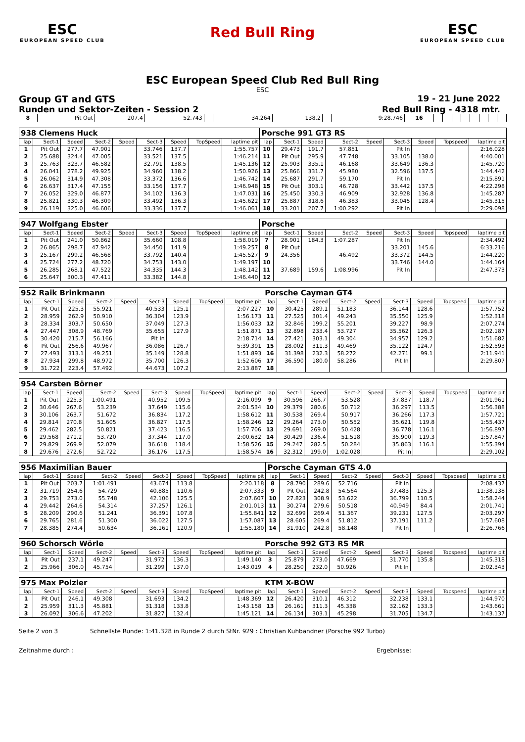ESC
EUROPEAN SPEED CLUB
Red Bull Ring ESC
EUROPEAN SPEED CLUB
ESC European Speed Club Red Bull Ring
ESC
Group GT and GTS 19 - 21 June 2022
Runden und Sektor-Zeiten - Session 2 Red Bull Ring - 4318 mtr.
| 8 | Pit Out | 207.4 | 52.743 | | 34.264 | 138.2 | | 9:28.746 | 16 | | | | | | | | |
| 938 Clemens Huck | | | | | | | | | Porsche 991 GT3 RS | | | | | | | | |
| lap | Sect-1 | Speed | Sect-2 | Speed | Sect-3 | Speed | TopSpeed | laptime pit | lap | Sect-1 | Speed | Sect-2 | Speed | Sect-3 | Speed | Topspeed | laptime pit |
| 1 | Pit Out | 277.7 | 47.901 | | 33.746 | 137.7 | | 1:55.757 | 10 | 29.473 | 191.7 | 57.851 | | Pit In | | | 2:16.028 |
| 2 | 25.688 | 324.4 | 47.005 | | 33.521 | 137.5 | | 1:46.214 | 11 | Pit Out | 295.9 | 47.748 | | 33.105 | 138.0 | | 4:40.001 |
| 3 | 25.763 | 323.7 | 46.582 | | 32.791 | 138.5 | | 1:45.136 | 12 | 25.903 | 335.1 | 46.168 | | 33.649 | 136.3 | | 1:45.720 |
| 4 | 26.041 | 278.2 | 49.925 | | 34.960 | 138.2 | | 1:50.926 | 13 | 25.866 | 331.7 | 45.980 | | 32.596 | 137.5 | | 1:44.442 |
| 5 | 26.062 | 314.9 | 47.308 | | 33.372 | 136.6 | | 1:46.742 | 14 | 25.687 | 291.7 | 59.170 | | Pit In | | | 2:15.891 |
| 6 | 26.637 | 317.4 | 47.155 | | 33.156 | 137.7 | | 1:46.948 | 15 | Pit Out | 303.1 | 46.728 | | 33.442 | 137.5 | | 4:22.298 |
| 7 | 26.052 | 329.0 | 46.877 | | 34.102 | 136.3 | | 1:47.031 | 16 | 25.450 | 330.3 | 46.909 | | 32.928 | 136.8 | | 1:45.287 |
| 8 | 25.821 | 330.3 | 46.309 | | 33.492 | 136.3 | | 1:45.622 | 17 | 25.887 | 318.6 | 46.383 | | 33.045 | 128.4 | | 1:45.315 |
| 9 | 26.119 | 325.0 | 46.606 | | 33.336 | 137.7 | | 1:46.061 | 18 | 33.201 | 207.7 | 1:00.292 | | Pit In | | | 2:29.098 |
| 947 Wolfgang Ebster | | | | | | | | | Porsche | | | | | | | | |
| lap | Sect-1 | Speed | Sect-2 | Speed | Sect-3 | Speed | TopSpeed | laptime pit | lap | Sect-1 | Speed | Sect-2 | Speed | Sect-3 | Speed | Topspeed | laptime pit |
| 1 | Pit Out | 241.0 | 50.862 | | 35.660 | 108.8 | | 1:58.019 | 7 | 28.901 | 184.3 | 1:07.287 | | Pit In | | | 2:34.492 |
| 2 | 26.865 | 298.7 | 47.942 | | 34.450 | 141.9 | | 1:49.257 | 8 | Pit Out | | | | 33.201 | 145.6 | | 6:33.216 |
| 3 | 25.167 | 299.2 | 46.568 | | 33.792 | 140.4 | | 1:45.527 | 9 | 24.356 | | 46.492 | | 33.372 | 144.5 | | 1:44.220 |
| 4 | 25.724 | 277.2 | 48.720 | | 34.753 | 143.0 | | 1:49.197 | 10 | | | | | 33.746 | 144.0 | | 1:44.164 |
| 5 | 26.285 | 268.1 | 47.522 | | 34.335 | 144.3 | | 1:48.142 | 11 | 37.689 | 159.6 | 1:08.996 | | Pit In | | | 2:47.373 |
| 6 | 25.647 | 300.3 | 47.411 | | 33.382 | 144.8 | | 1:46.440 | 12 | | | | | | | | |
| 952 Raik Brinkmann | | | | | | | | | Porsche Cayman GT4 | | | | | | | | |
| lap | Sect-1 | Speed | Sect-2 | Speed | Sect-3 | Speed | TopSpeed | laptime pit | lap | Sect-1 | Speed | Sect-2 | Speed | Sect-3 | Speed | Topspeed | laptime pit |
| 1 | Pit Out | 225.3 | 55.921 | | 40.533 | 125.1 | | 2:07.227 | 10 | 30.425 | 289.1 | 51.183 | | 36.144 | 128.6 | | 1:57.752 |
| 2 | 28.959 | 262.9 | 50.910 | | 36.304 | 123.9 | | 1:56.173 | 11 | 27.525 | 301.4 | 49.243 | | 35.550 | 125.9 | | 1:52.318 |
| 3 | 28.334 | 303.7 | 50.650 | | 37.049 | 127.3 | | 1:56.033 | 12 | 32.846 | 199.2 | 55.201 | | 39.227 | 98.9 | | 2:07.274 |
| 4 | 27.447 | 308.9 | 48.769 | | 35.655 | 127.9 | | 1:51.871 | 13 | 32.898 | 233.4 | 53.727 | | 35.562 | 126.3 | | 2:02.187 |
| 5 | 30.420 | 215.7 | 56.166 | | Pit In | | | 2:18.714 | 14 | 27.421 | 303.1 | 49.304 | | 34.957 | 129.2 | | 1:51.682 |
| 6 | Pit Out | 256.6 | 49.967 | | 36.086 | 126.7 | | 5:39.391 | 15 | 28.002 | 311.3 | 49.469 | | 35.122 | 124.7 | | 1:52.593 |
| 7 | 27.493 | 313.1 | 49.251 | | 35.149 | 128.8 | | 1:51.893 | 16 | 31.398 | 232.3 | 58.272 | | 42.271 | 99.1 | | 2:11.941 |
| 8 | 27.934 | 299.8 | 48.972 | | 35.700 | 126.3 | | 1:52.606 | 17 | 36.590 | 180.0 | 58.286 | | Pit In | | | 2:29.807 |
| 9 | 31.722 | 223.4 | 57.492 | | 44.673 | 107.2 | | 2:13.887 | 18 | | | | | | | | |
| 954 Carsten Börner | | | | | | | | | | | | | | | | | |
| lap | Sect-1 | Speed | Sect-2 | Speed | Sect-3 | Speed | TopSpeed | laptime pit | lap | Sect-1 | Speed | Sect-2 | Speed | Sect-3 | Speed | Topspeed | laptime pit |
| 1 | Pit Out | 225.3 | 1:00.491 | | 40.952 | 109.5 | | 2:16.099 | 9 | 30.596 | 266.7 | 53.528 | | 37.837 | 118.7 | | 2:01.961 |
| 2 | 30.646 | 267.6 | 53.239 | | 37.649 | 115.6 | | 2:01.534 | 10 | 29.379 | 280.6 | 50.712 | | 36.297 | 113.5 | | 1:56.388 |
| 3 | 30.106 | 263.7 | 51.672 | | 36.834 | 117.2 | | 1:58.612 | 11 | 30.538 | 269.4 | 50.917 | | 36.266 | 117.3 | | 1:57.721 |
| 4 | 29.814 | 270.8 | 51.605 | | 36.827 | 117.5 | | 1:58.246 | 12 | 29.264 | 273.0 | 50.552 | | 35.621 | 119.8 | | 1:55.437 |
| 5 | 29.462 | 282.5 | 50.821 | | 37.423 | 116.5 | | 1:57.706 | 13 | 29.691 | 269.0 | 50.428 | | 36.778 | 116.1 | | 1:56.897 |
| 6 | 29.568 | 271.2 | 53.720 | | 37.344 | 117.0 | | 2:00.632 | 14 | 30.429 | 236.4 | 51.518 | | 35.900 | 119.3 | | 1:57.847 |
| 7 | 29.829 | 269.9 | 52.079 | | 36.618 | 118.4 | | 1:58.526 | 15 | 29.247 | 282.5 | 50.284 | | 35.863 | 116.1 | | 1:55.394 |
| 8 | 29.676 | 272.6 | 52.722 | | 36.176 | 117.5 | | 1:58.574 | 16 | 32.312 | 199.0 | 1:02.028 | | Pit In | | | 2:29.102 |
| 956 Maximilian Bauer | | | | | | | | | Porsche Cayman GTS 4.0 | | | | | | | | |
| lap | Sect-1 | Speed | Sect-2 | Speed | Sect-3 | Speed | TopSpeed | laptime pit | lap | Sect-1 | Speed | Sect-2 | Speed | Sect-3 | Speed | Topspeed | laptime pit |
| 1 | Pit Out | 203.7 | 1:01.491 | | 43.674 | 113.8 | | 2:20.118 | 8 | 28.790 | 289.6 | 52.716 | | Pit In | | | 2:08.437 |
| 2 | 31.719 | 254.6 | 54.729 | | 40.885 | 110.6 | | 2:07.333 | 9 | Pit Out | 242.8 | 54.564 | | 37.483 | 125.3 | | 11:38.138 |
| 3 | 29.753 | 273.0 | 55.748 | | 42.106 | 125.5 | | 2:07.607 | 10 | 27.823 | 308.9 | 53.622 | | 36.799 | 110.5 | | 1:58.244 |
| 4 | 29.442 | 264.6 | 54.314 | | 37.257 | 126.1 | | 2:01.013 | 11 | 30.274 | 279.6 | 50.518 | | 40.949 | 84.4 | | 2:01.741 |
| 5 | 28.209 | 290.6 | 51.241 | | 36.391 | 107.8 | | 1:55.841 | 12 | 32.699 | 269.4 | 51.367 | | 39.231 | 127.5 | | 2:03.297 |
| 6 | 29.765 | 281.6 | 51.300 | | 36.022 | 127.5 | | 1:57.087 | 13 | 28.605 | 269.4 | 51.812 | | 37.191 | 111.2 | | 1:57.608 |
| 7 | 28.385 | 274.4 | 50.634 | | 36.161 | 120.9 | | 1:55.180 | 14 | 31.910 | 242.8 | 58.148 | | Pit In | | | 2:26.766 |
| 960 Schorsch Wörle | | | | | | | | | Porsche 992 GT3 RS MR | | | | | | | | |
| lap | Sect-1 | Speed | Sect-2 | Speed | Sect-3 | Speed | TopSpeed | laptime pit | lap | Sect-1 | Speed | Sect-2 | Speed | Sect-3 | Speed | Topspeed | laptime pit |
| 1 | Pit Out | 237.1 | 49.247 | | 31.972 | 136.3 | | 1:49.140 | 3 | 25.879 | 273.0 | 47.669 | | 31.770 | 135.8 | | 1:45.318 |
| 2 | 25.966 | 306.0 | 45.754 | | 31.299 | 137.0 | | 1:43.019 | 4 | 28.250 | 232.0 | 50.926 | | Pit In | | | 2:02.343 |
| 975 Max Polzler | | | | | | | | | KTM X-BOW | | | | | | | | |
| lap | Sect-1 | Speed | Sect-2 | Speed | Sect-3 | Speed | TopSpeed | laptime pit | lap | Sect-1 | Speed | Sect-2 | Speed | Sect-3 | Speed | Topspeed | laptime pit |
| 1 | Pit Out | 246.1 | 49.308 | | 31.693 | 134.2 | | 1:48.369 | 12 | 26.420 | 310.1 | 46.312 | | 32.238 | 133.1 | | 1:44.970 |
| 2 | 25.959 | 311.3 | 45.881 | | 31.318 | 133.8 | | 1:43.158 | 13 | 26.161 | 311.3 | 45.338 | | 32.162 | 133.3 | | 1:43.661 |
| 3 | 26.092 | 306.6 | 47.202 | | 31.827 | 132.4 | | 1:45.121 | 14 | 26.134 | 303.1 | 45.298 | | 31.705 | 134.7 | | 1:43.137 |
Seite 2 von 3 Schnellste Runde: 1:41.328 in Runde 2 durch StNr. 929 : Christian Kuhbandner (Porsche 992 Turbo)
Zeitnahme durch : Ergebnisse: